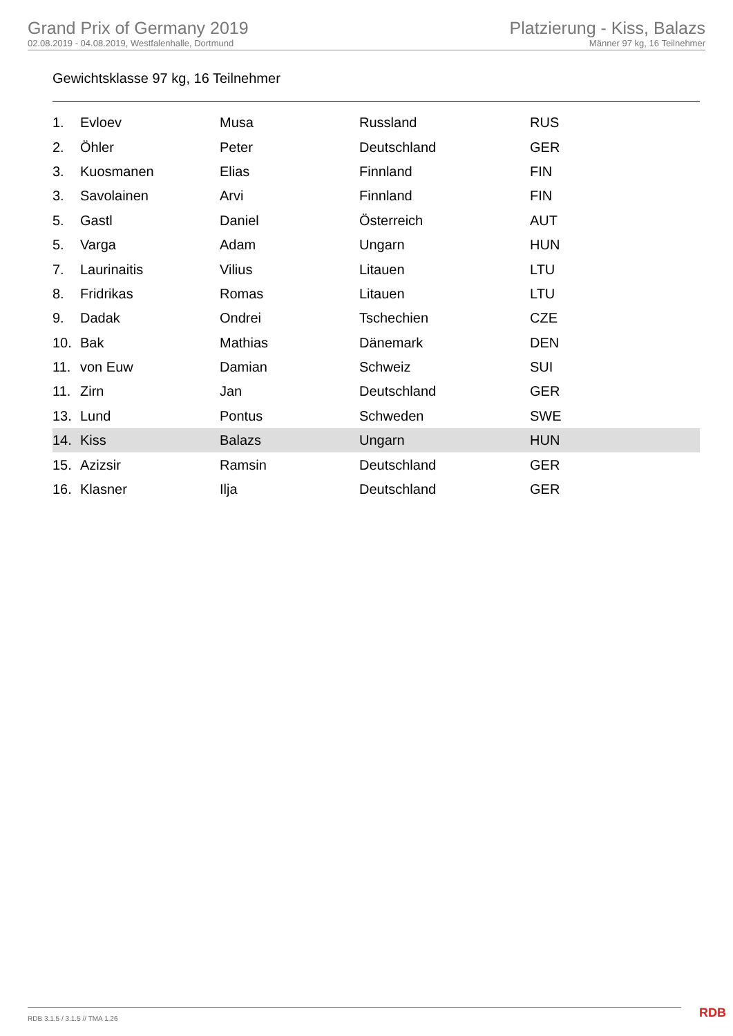Grand Prix of Germany 2019
02.08.2019 - 04.08.2019, Westfalenhalle, Dortmund
Platzierung - Kiss, Balazs
Männer 97 kg, 16 Teilnehmer
Gewichtsklasse 97 kg, 16 Teilnehmer
| 1. | Evloev | Musa | Russland | RUS |
| 2. | Öhler | Peter | Deutschland | GER |
| 3. | Kuosmanen | Elias | Finnland | FIN |
| 3. | Savolainen | Arvi | Finnland | FIN |
| 5. | Gastl | Daniel | Österreich | AUT |
| 5. | Varga | Adam | Ungarn | HUN |
| 7. | Laurinaitis | Vilius | Litauen | LTU |
| 8. | Fridrikas | Romas | Litauen | LTU |
| 9. | Dadak | Ondrei | Tschechien | CZE |
| 10. | Bak | Mathias | Dänemark | DEN |
| 11. | von Euw | Damian | Schweiz | SUI |
| 11. | Zirn | Jan | Deutschland | GER |
| 13. | Lund | Pontus | Schweden | SWE |
| 14. | Kiss | Balazs | Ungarn | HUN |
| 15. | Azizsir | Ramsin | Deutschland | GER |
| 16. | Klasner | Ilja | Deutschland | GER |
RDB 3.1.5 / 3.1.5 // TMA 1.26 RDB